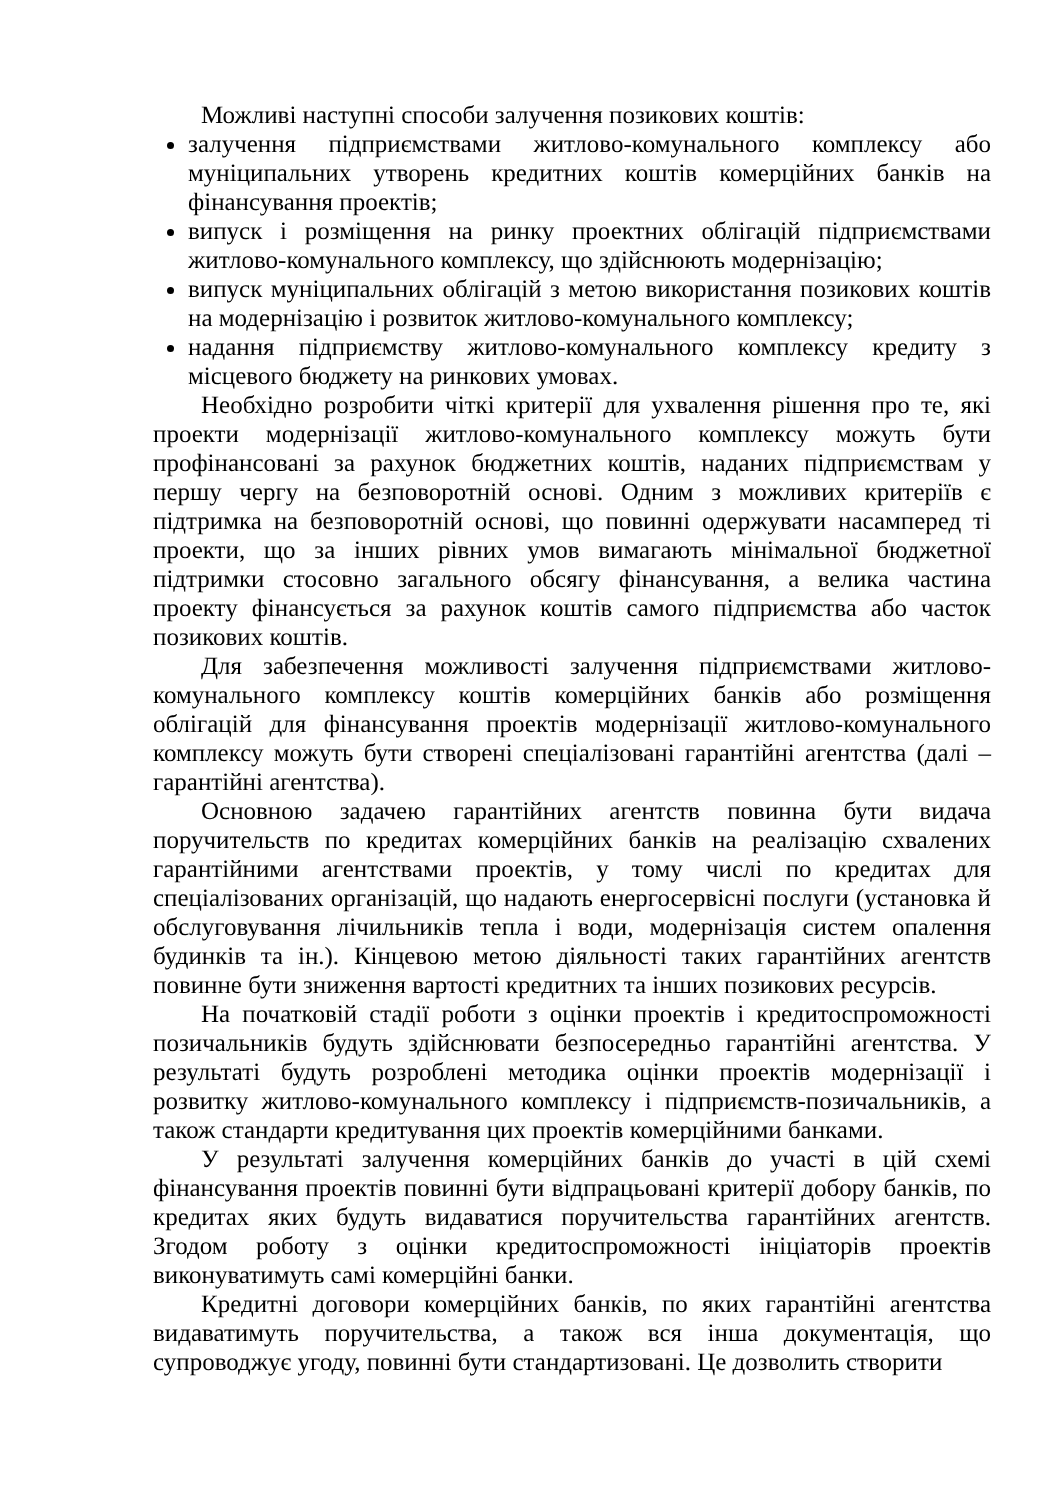Можливі наступні способи залучення позикових коштів:
залучення підприємствами житлово-комунального комплексу або муніципальних утворень кредитних коштів комерційних банків на фінансування проектів;
випуск і розміщення на ринку проектних облігацій підприємствами житлово-комунального комплексу, що здійснюють модернізацію;
випуск муніципальних облігацій з метою використання позикових коштів на модернізацію і розвиток житлово-комунального комплексу;
надання підприємству житлово-комунального комплексу кредиту з місцевого бюджету на ринкових умовах.
Необхідно розробити чіткі критерії для ухвалення рішення про те, які проекти модернізації житлово-комунального комплексу можуть бути профінансовані за рахунок бюджетних коштів, наданих підприємствам у першу чергу на безповоротній основі. Одним з можливих критеріїв є підтримка на безповоротній основі, що повинні одержувати насамперед ті проекти, що за інших рівних умов вимагають мінімальної бюджетної підтримки стосовно загального обсягу фінансування, а велика частина проекту фінансується за рахунок коштів самого підприємства або часток позикових коштів.
Для забезпечення можливості залучення підприємствами житлово-комунального комплексу коштів комерційних банків або розміщення облігацій для фінансування проектів модернізації житлово-комунального комплексу можуть бути створені спеціалізовані гарантійні агентства (далі – гарантійні агентства).
Основною задачею гарантійних агентств повинна бути видача поручительств по кредитах комерційних банків на реалізацію схвалених гарантійними агентствами проектів, у тому числі по кредитах для спеціалізованих організацій, що надають енергосервісні послуги (установка й обслуговування лічильників тепла і води, модернізація систем опалення будинків та ін.). Кінцевою метою діяльності таких гарантійних агентств повинне бути зниження вартості кредитних та інших позикових ресурсів.
На початковій стадії роботи з оцінки проектів і кредитоспроможності позичальників будуть здійснювати безпосередньо гарантійні агентства. У результаті будуть розроблені методика оцінки проектів модернізації і розвитку житлово-комунального комплексу і підприємств-позичальників, а також стандарти кредитування цих проектів комерційними банками.
У результаті залучення комерційних банків до участі в цій схемі фінансування проектів повинні бути відпрацьовані критерії добору банків, по кредитах яких будуть видаватися поручительства гарантійних агентств. Згодом роботу з оцінки кредитоспроможності ініціаторів проектів виконуватимуть самі комерційні банки.
Кредитні договори комерційних банків, по яких гарантійні агентства видаватимуть поручительства, а також вся інша документація, що супроводжує угоду, повинні бути стандартизовані. Це дозволить створити